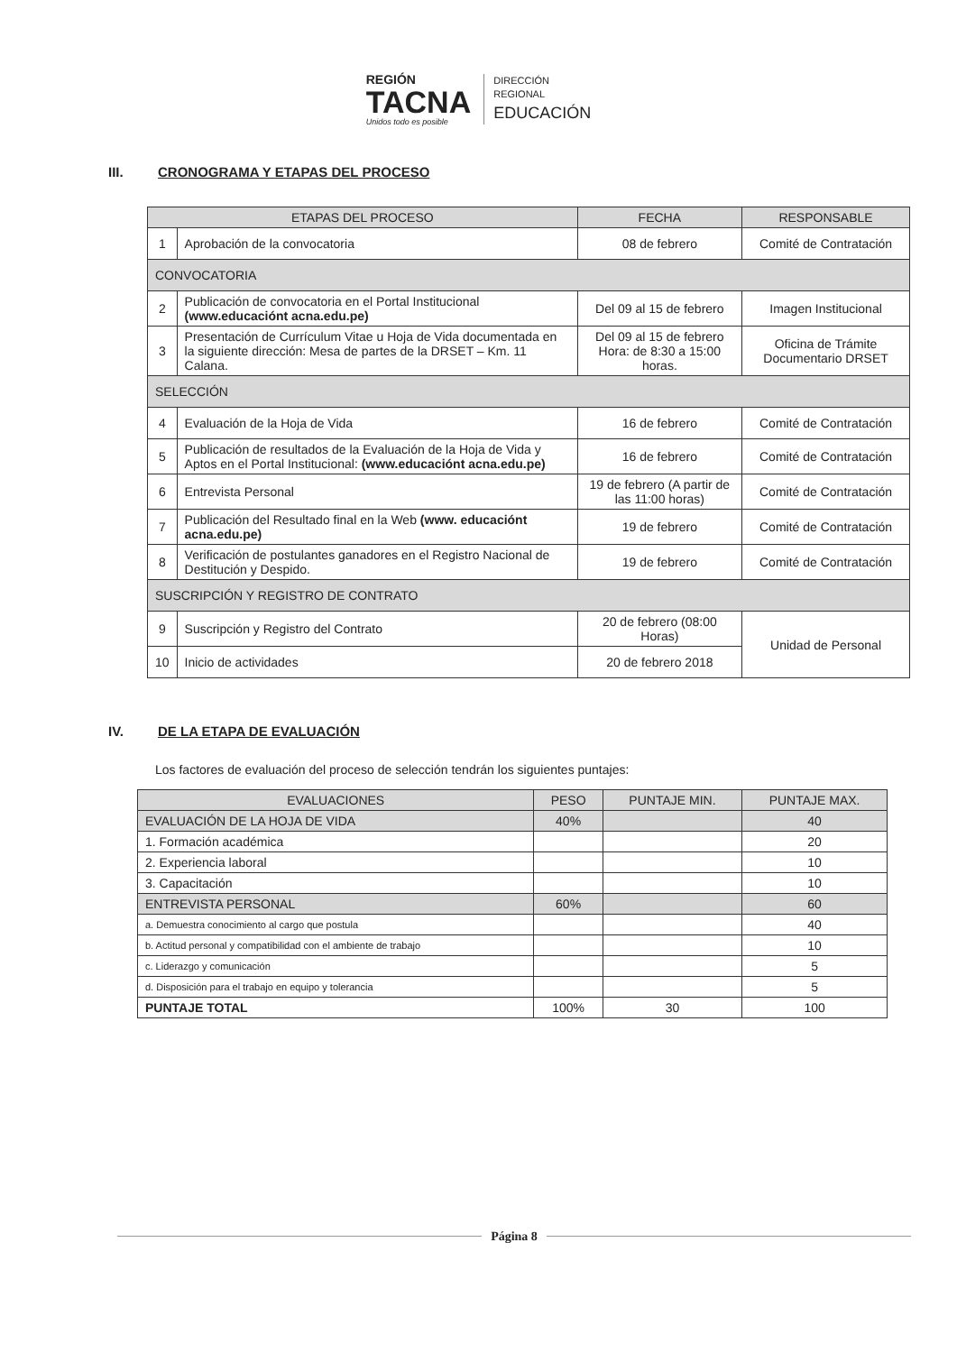REGIÓN
TACNA
Unidos todo es posible
DIRECCIÓN
REGIONAL
EDUCACIÓN
III. CRONOGRAMA Y ETAPAS DEL PROCESO
| ETAPAS DEL PROCESO | | FECHA | RESPONSABLE |
| --- | --- | --- | --- |
| 1 | Aprobación de la convocatoria | 08 de febrero | Comité de Contratación |
| CONVOCATORIA | | | |
| 2 | Publicación de convocatoria en el Portal Institucional (www.educaciónt acna.edu.pe) | Del 09 al 15 de febrero | Imagen Institucional |
| 3 | Presentación de Currículum Vitae u Hoja de Vida documentada en la siguiente dirección: Mesa de partes de la DRSET – Km. 11 Calana. | Del 09 al 15 de febrero Hora: de 8:30 a 15:00 horas. | Oficina de Trámite Documentario DRSET |
| SELECCIÓN | | | |
| 4 | Evaluación de la Hoja de Vida | 16 de febrero | Comité de Contratación |
| 5 | Publicación de resultados de la Evaluación de la Hoja de Vida y Aptos en el Portal Institucional: (www.educaciónt acna.edu.pe) | 16 de febrero | Comité de Contratación |
| 6 | Entrevista Personal | 19 de febrero (A partir de las 11:00 horas) | Comité de Contratación |
| 7 | Publicación del Resultado final en la Web (www. educaciónt acna.edu.pe) | 19 de febrero | Comité de Contratación |
| 8 | Verificación de postulantes ganadores en el Registro Nacional de Destitución y Despido. | 19 de febrero | Comité de Contratación |
| SUSCRIPCIÓN Y REGISTRO DE CONTRATO | | | |
| 9 | Suscripción y Registro del Contrato | 20 de febrero (08:00 Horas) | Unidad de Personal |
| 10 | Inicio de actividades | 20 de febrero 2018 | |
IV. DE LA ETAPA DE EVALUACIÓN
Los factores de evaluación del proceso de selección tendrán los siguientes puntajes:
| EVALUACIONES | PESO | PUNTAJE MIN. | PUNTAJE MAX. |
| --- | --- | --- | --- |
| EVALUACIÓN DE LA HOJA DE VIDA | 40% | | 40 |
| 1. Formación académica | | | 20 |
| 2. Experiencia laboral | | | 10 |
| 3. Capacitación | | | 10 |
| ENTREVISTA PERSONAL | 60% | | 60 |
| a. Demuestra conocimiento al cargo que postula | | | 40 |
| b. Actitud personal y compatibilidad con el ambiente de trabajo | | | 10 |
| c. Liderazgo y comunicación | | | 5 |
| d. Disposición para el trabajo en equipo y tolerancia | | | 5 |
| PUNTAJE TOTAL | 100% | 30 | 100 |
Página 8